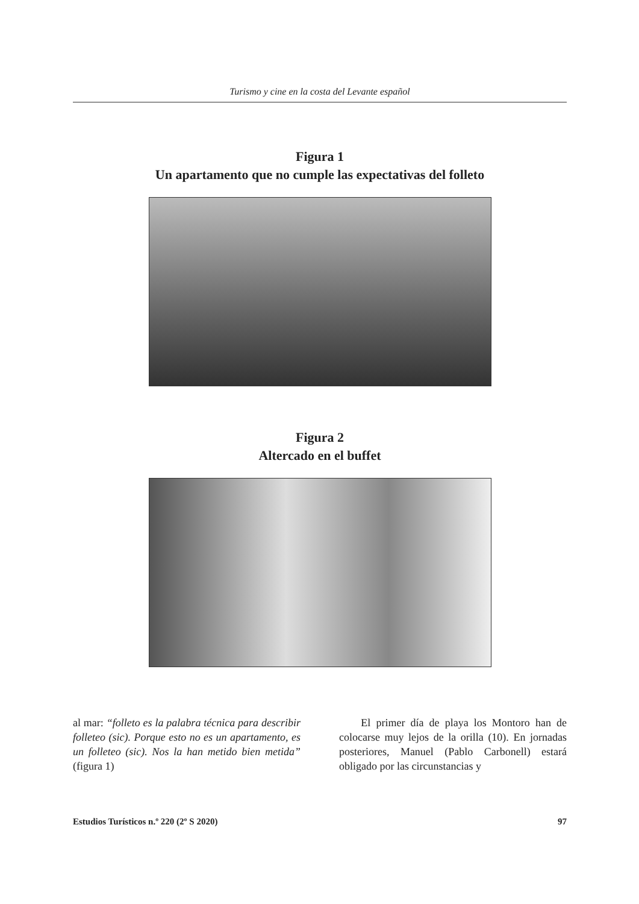Turismo y cine en la costa del Levante español
Figura 1
Un apartamento que no cumple las expectativas del folleto
Figura 2
Altercado en el buffet
al mar: “folleto es la palabra técnica para describir folleteo (sic). Porque esto no es un apartamento, es un folleteo (sic). Nos la han metido bien metida” (figura 1)
El primer día de playa los Montoro han de colocarse muy lejos de la orilla (10). En jornadas posteriores, Manuel (Pablo Carbonell) estará obligado por las circunstancias y
Estudios Turísticos n.º 220 (2º S 2020) 97